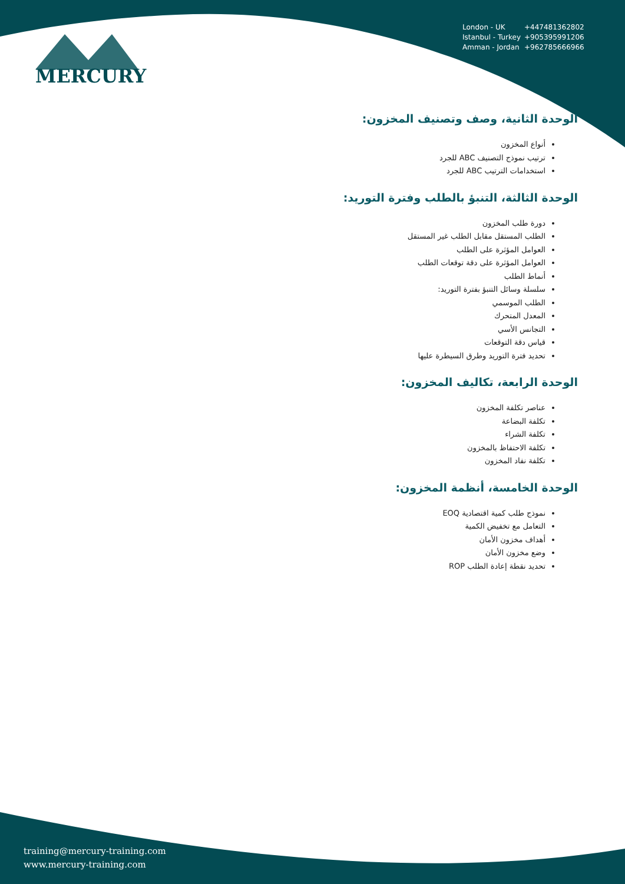MERCURY
London - UK +447481362802
Istanbul - Turkey +905395991206
Amman - Jordan +962785666966
الوحدة الثانية، وصف وتصنيف المخزون:
أنواع المخزون
ترتيب نموذج التصنيف ABC للجرد
استخدامات الترتيب ABC للجرد
الوحدة الثالثة، التنبؤ بالطلب وفترة التوريد:
دورة طلب المخزون
الطلب المستقل مقابل الطلب غير المستقل
العوامل المؤثرة على الطلب
العوامل المؤثرة على دقة توقعات الطلب
أنماط الطلب
سلسلة وسائل التنبؤ بفترة التوريد:
الطلب الموسمي
المعدل المتحرك
التجانس الأسي
قياس دقة التوقعات
تحديد فترة التوريد وطرق السيطرة عليها
الوحدة الرابعة، تكاليف المخزون:
عناصر تكلفة المخزون
تكلفة البضاعة
تكلفة الشراء
تكلفة الاحتفاظ بالمخزون
تكلفة نفاد المخزون
الوحدة الخامسة، أنظمة المخزون:
نموذج طلب كمية اقتصادية EOQ
التعامل مع تخفيض الكمية
أهداف مخزون الأمان
وضع مخزون الأمان
تحديد نقطة إعادة الطلب ROP
training@mercury-training.com
www.mercury-training.com